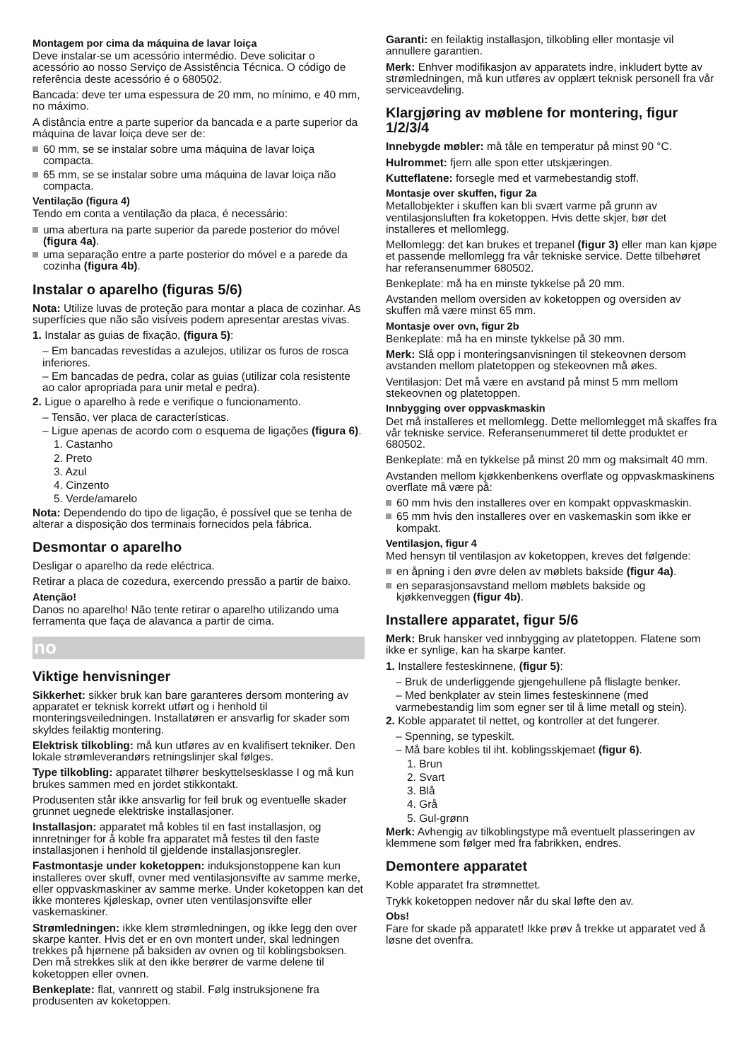Montagem por cima da máquina de lavar loiça
Deve instalar-se um acessório intermédio. Deve solicitar o acessório ao nosso Serviço de Assistência Técnica. O código de referência deste acessório é o 680502.
Bancada: deve ter uma espessura de 20 mm, no mínimo, e 40 mm, no máximo.
A distância entre a parte superior da bancada e a parte superior da máquina de lavar loiça deve ser de:
60 mm, se se instalar sobre uma máquina de lavar loiça compacta.
65 mm, se se instalar sobre uma máquina de lavar loiça não compacta.
Ventilação (figura 4)
Tendo em conta a ventilação da placa, é necessário:
uma abertura na parte superior da parede posterior do móvel (figura 4a).
uma separação entre a parte posterior do móvel e a parede da cozinha (figura 4b).
Instalar o aparelho (figuras 5/6)
Nota: Utilize luvas de proteção para montar a placa de cozinhar. As superfícies que não são visíveis podem apresentar arestas vivas.
1. Instalar as guias de fixação, (figura 5):
– Em bancadas revestidas a azulejos, utilizar os furos de rosca inferiores.
– Em bancadas de pedra, colar as guias (utilizar cola resistente ao calor apropriada para unir metal e pedra).
2. Ligue o aparelho à rede e verifique o funcionamento.
– Tensão, ver placa de características.
– Ligue apenas de acordo com o esquema de ligações (figura 6).
1. Castanho
2. Preto
3. Azul
4. Cinzento
5. Verde/amarelo
Nota: Dependendo do tipo de ligação, é possível que se tenha de alterar a disposição dos terminais fornecidos pela fábrica.
Desmontar o aparelho
Desligar o aparelho da rede eléctrica.
Retirar a placa de cozedura, exercendo pressão a partir de baixo.
Atenção!
Danos no aparelho! Não tente retirar o aparelho utilizando uma ferramenta que faça de alavanca a partir de cima.
no
Viktige henvisninger
Sikkerhet: sikker bruk kan bare garanteres dersom montering av apparatet er teknisk korrekt utført og i henhold til monteringsveiledningen. Installatøren er ansvarlig for skader som skyldes feilaktig montering.
Elektrisk tilkobling: må kun utføres av en kvalifisert tekniker. Den lokale strømleverandørs retningslinjer skal følges.
Type tilkobling: apparatet tilhører beskyttelsesklasse I og må kun brukes sammen med en jordet stikkontakt.
Produsenten står ikke ansvarlig for feil bruk og eventuelle skader grunnet uegnede elektriske installasjoner.
Installasjon: apparatet må kobles til en fast installasjon, og innretninger for å koble fra apparatet må festes til den faste installasjonen i henhold til gjeldende installasjonsregler.
Fastmontasje under koketoppen: induksjonstoppene kan kun installeres over skuff, ovner med ventilasjonsvifte av samme merke, eller oppvaskmaskiner av samme merke. Under koketoppen kan det ikke monteres kjøleskap, ovner uten ventilasjonsvifte eller vaskemaskiner.
Strømledningen: ikke klem strømledningen, og ikke legg den over skarpe kanter. Hvis det er en ovn montert under, skal ledningen trekkes på hjørnene på baksiden av ovnen og til koblingsboksen. Den må strekkes slik at den ikke berører de varme delene til koketoppen eller ovnen.
Benkeplate: flat, vannrett og stabil. Følg instruksjonene fra produsenten av koketoppen.
Garanti: en feilaktig installasjon, tilkobling eller montasje vil annullere garantien.
Merk: Enhver modifikasjon av apparatets indre, inkludert bytte av strømledningen, må kun utføres av opplært teknisk personell fra vår serviceavdeling.
Klargjøring av møblene for montering, figur 1/2/3/4
Innebygde møbler: må tåle en temperatur på minst 90 °C.
Hulrommet: fjern alle spon etter utskjæringen.
Kutteflatene: forsegle med et varmebestandig stoff.
Montasje over skuffen, figur 2a
Metallobjekter i skuffen kan bli svært varme på grunn av ventilasjonsluften fra koketoppen. Hvis dette skjer, bør det installeres et mellomlegg.
Mellomlegg: det kan brukes et trepanel (figur 3) eller man kan kjøpe et passende mellomlegg fra vår tekniske service. Dette tilbehøret har referansenummer 680502.
Benkeplate: må ha en minste tykkelse på 20 mm.
Avstanden mellom oversiden av koketoppen og oversiden av skuffen må være minst 65 mm.
Montasje over ovn, figur 2b
Benkeplate: må ha en minste tykkelse på 30 mm.
Merk: Slå opp i monteringsanvisningen til stekeovnen dersom avstanden mellom platetoppen og stekeovnen må økes.
Ventilasjon: Det må være en avstand på minst 5 mm mellom stekeovnen og platetoppen.
Innbygging over oppvaskmaskin
Det må installeres et mellomlegg. Dette mellomlegget må skaffes fra vår tekniske service. Referansenummeret til dette produktet er 680502.
Benkeplate: må en tykkelse på minst 20 mm og maksimalt 40 mm.
Avstanden mellom kjøkkenbenkens overflate og oppvaskmaskinens overflate må være på:
60 mm hvis den installeres over en kompakt oppvaskmaskin.
65 mm hvis den installeres over en vaskemaskin som ikke er kompakt.
Ventilasjon, figur 4
Med hensyn til ventilasjon av koketoppen, kreves det følgende:
en åpning i den øvre delen av møblets bakside (figur 4a).
en separasjonsavstand mellom møblets bakside og kjøkkenveggen (figur 4b).
Installere apparatet, figur 5/6
Merk: Bruk hansker ved innbygging av platetoppen. Flatene som ikke er synlige, kan ha skarpe kanter.
1. Installere festeskinnene, (figur 5):
– Bruk de underliggende gjengehullene på flislagte benker.
– Med benkplater av stein limes festeskinnene (med varmebestandig lim som egner ser til å lime metall og stein).
2. Koble apparatet til nettet, og kontroller at det fungerer.
– Spenning, se typeskilt.
– Må bare kobles til iht. koblingsskjemaet (figur 6).
1. Brun
2. Svart
3. Blå
4. Grå
5. Gul-grønn
Merk: Avhengig av tilkoblingstype må eventuelt plasseringen av klemmene som følger med fra fabrikken, endres.
Demontere apparatet
Koble apparatet fra strømnettet.
Trykk koketoppen nedover når du skal løfte den av.
Obs!
Fare for skade på apparatet! Ikke prøv å trekke ut apparatet ved å løsne det ovenfra.